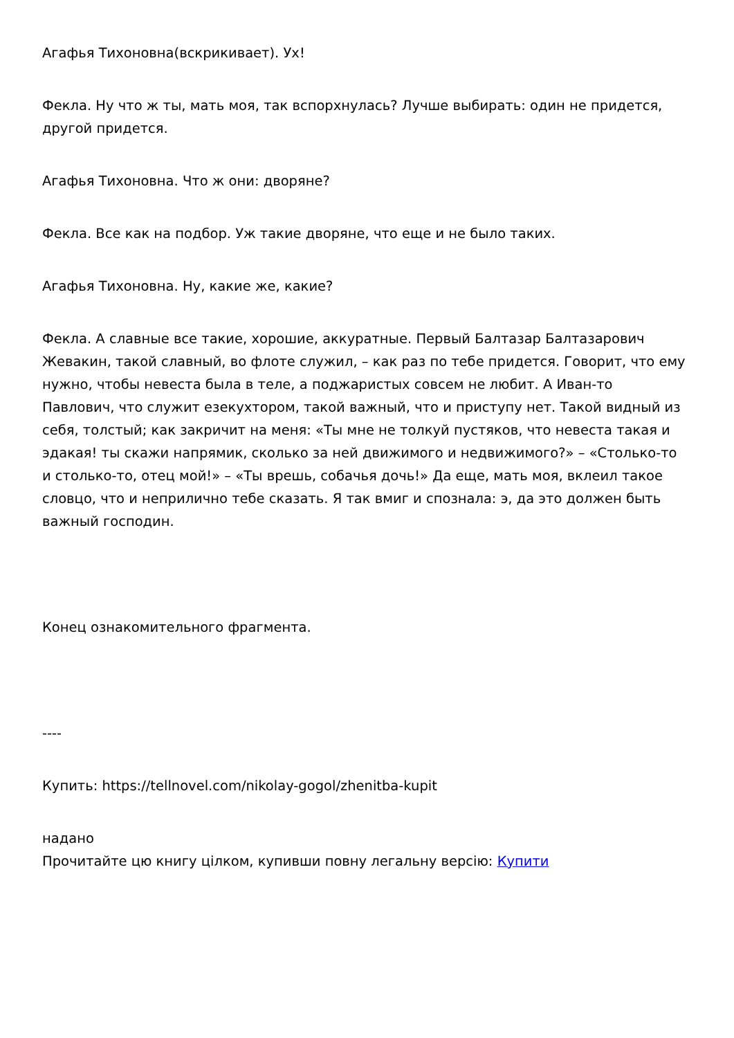Агафья Тихоновна(вскрикивает). Ух!
Фекла. Ну что ж ты, мать моя, так вспорхнулась? Лучше выбирать: один не придется, другой придется.
Агафья Тихоновна. Что ж они: дворяне?
Фекла. Все как на подбор. Уж такие дворяне, что еще и не было таких.
Агафья Тихоновна. Ну, какие же, какие?
Фекла. А славные все такие, хорошие, аккуратные. Первый Балтазар Балтазарович Жевакин, такой славный, во флоте служил, – как раз по тебе придется. Говорит, что ему нужно, чтобы невеста была в теле, а поджаристых совсем не любит. А Иван-то Павлович, что служит езекухтором, такой важный, что и приступу нет. Такой видный из себя, толстый; как закричит на меня: «Ты мне не толкуй пустяков, что невеста такая и эдакая! ты скажи напрямик, сколько за ней движимого и недвижимого?» – «Столько-то и столько-то, отец мой!» – «Ты врешь, собачья дочь!» Да еще, мать моя, вклеил такое словцо, что и неприлично тебе сказать. Я так вмиг и спознала: э, да это должен быть важный господин.
Конец ознакомительного фрагмента.
----
Купить: https://tellnovel.com/nikolay-gogol/zhenitba-kupit
надано
Прочитайте цю книгу цілком, купивши повну легальну версію: Купити